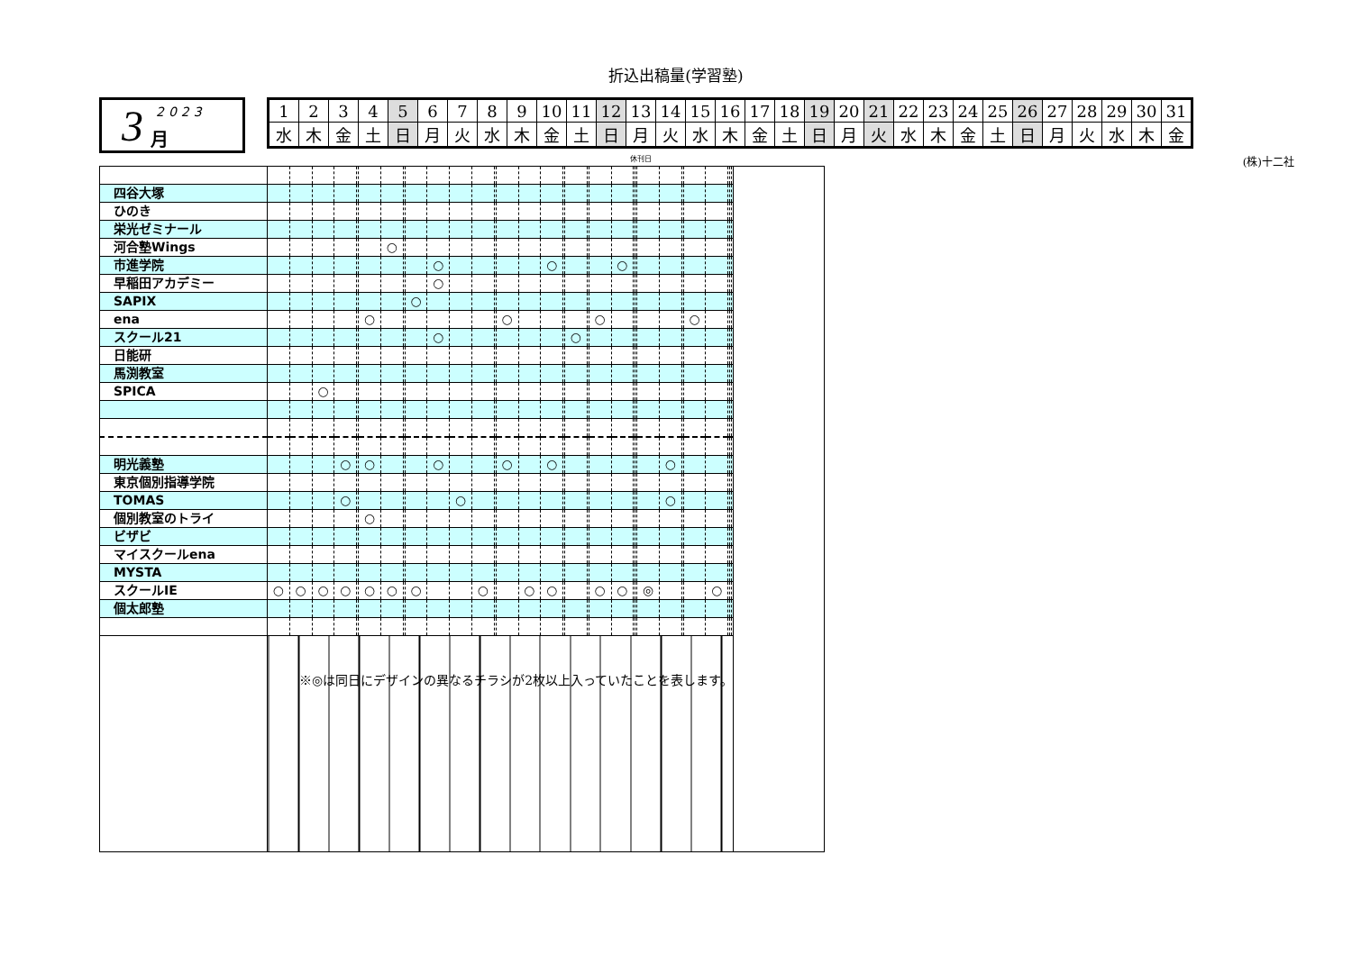折込出稿量(学習塾)
3 2023 月
| 1 | 2 | 3 | 4 | 5 | 6 | 7 | 8 | 9 | 10 | 11 | 12 | 13 | 14 | 15 | 16 | 17 | 18 | 19 | 20 | 21 | 22 | 23 | 24 | 25 | 26 | 27 | 28 | 29 | 30 | 31 |
| 水 | 木 | 金 | 土 | 日 | 月 | 火 | 水 | 木 | 金 | 土 | 日 | 月 | 火 | 水 | 木 | 金 | 土 | 日 | 月 | 火 | 水 | 木 | 金 | 土 | 日 | 月 | 火 | 水 | 木 | 金 |
休刊日 (株)十二社
| 四谷大塚 | | | | | | | | | | | | | | | | | | | | | | | | | | | | | | | | |
| ひのき | | | | | | | | | | | | | | | | | | | | | | | | | | | | | | | | |
| 栄光ゼミナール | | | | | | | | | | | | | | | | | | | | | | | | | | | | | | | | |
| 河合塾Wings | | | | | | | ○ | | | | | | | | | | | | | | | | | | | | | | | | | |
| 市進学院 | | | | | | | | | | ○ | | | | | | ○ | | | | | ○ | | | | | | | | | | | |
| 早稲田アカデミー | | | | | | | | | | ○ | | | | | | | | | | | | | | | | | | | | | | |
| SAPIX | | | | | | | | | ○ | | | | | | | | | | | | | | | | | | | | | | | |
| ena | | | | | | ○ | | | | | | | | ○ | | | | | | ○ | | | | | | | ○ | | | | | |
| スクール21 | | | | | | | | | | ○ | | | | | | | | ○ | | | | | | | | | | | | | | |
| 日能研 | | | | | | | | | | | | | | | | | | | | | | | | | | | | | | | | |
| 馬渕教室 | | | | | | | | | | | | | | | | | | | | | | | | | | | | | | | | |
| SPICA | | | ○ | | | | | | | | | | | | | | | | | | | | | | | | | | | | | |
| 明光義塾 | | | | ○ | | ○ | | | | ○ | | | | ○ | | ○ | | | | | | | | | ○ | | | | | | | |
| 東京個別指導学院 | | | | | | | | | | | | | | | | | | | | | | | | | | | | | | | | |
| TOMAS | | | | ○ | | | | | | | ○ | | | | | | | | | | | | | | ○ | | | | | | | |
| 個別教室のトライ | | | | | | ○ | | | | | | | | | | | | | | | | | | | | | | | | | | |
| ビザビ | | | | | | | | | | | | | | | | | | | | | | | | | | | | | | | | |
| マイスクールena | | | | | | | | | | | | | | | | | | | | | | | | | | | | | | | | |
| MYSTA | | | | | | | | | | | | | | | | | | | | | | | | | | | | | | | | |
| スクールIE | ○ | ○ | ○ | ○ | | ○ | ○ | | ○ | | | ○ | | | ○ | ○ | | | | ○ | ○ | | | ◎ | | | | ○ | | | | |
| 個太郎塾 | | | | | | | | | | | | | | | | | | | | | | | | | | | | | | | | |
| | ※◎は同日にデザインの異なるチラシが2枚以上入っていたことを表します。 | | | | | | | | | | | | | | | | | | | | | | | | | | | | | | | |